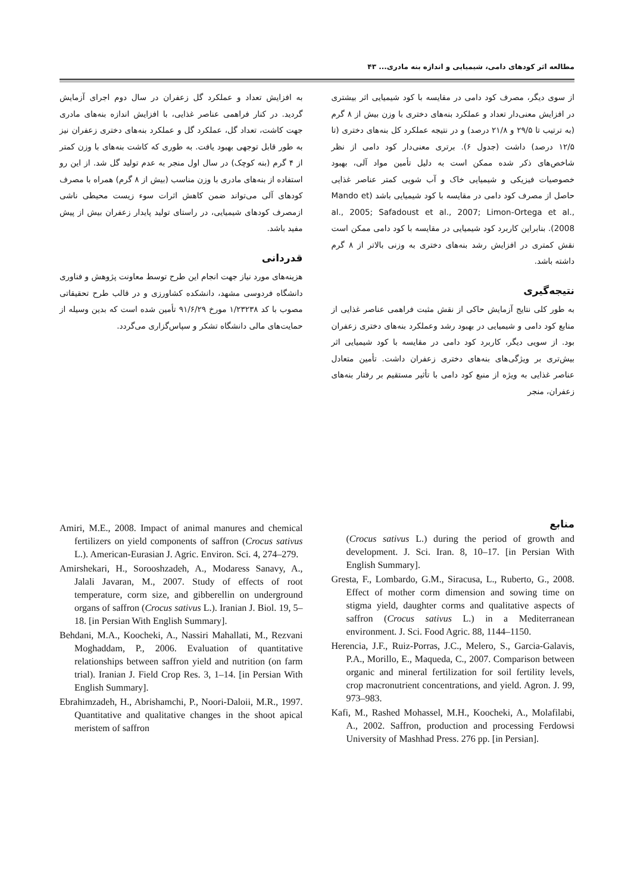مطالعه اثر کودهای دامی، شیمیایی و اندازه بنه مادری... ۴۳
از سوی دیگر، مصرف کود دامی در مقایسه با کود شیمیایی اثر بیشتری در افزایش معنی‌دار تعداد و عملکرد بنه‌های دختری با وزن بیش از ۸ گرم (به ترتیب تا ۲۹/۵ و ۲۱/۸ درصد) و در نتیجه عملکرد کل بنه‌های دختری (تا ۱۲/۵ درصد) داشت (جدول ۶). برتری معنی‌دار کود دامی از نظر شاخص‌های ذکر شده ممکن است به دلیل تأمین مواد آلی، بهبود خصوصیات فیزیکی و شیمیایی خاک و آب شویی کمتر عناصر غذایی حاصل از مصرف کود دامی در مقایسه با کود شیمیایی باشد (Mando et al., 2005; Safadoust et al., 2007; Limon-Ortega et al., 2008). بنابراین کاربرد کود شیمیایی در مقایسه با کود دامی ممکن است نقش کمتری در افزایش رشد بنه‌های دختری به وزنی بالاتر از ۸ گرم داشته باشد.
نتیجه‌گیری
به طور کلی نتایج آزمایش حاکی از نقش مثبت فراهمی عناصر غذایی از منابع کود دامی و شیمیایی در بهبود رشد وعملکرد بنه‌های دختری زعفران بود. از سویی دیگر، کاربرد کود دامی در مقایسه با کود شیمیایی اثر بیش‌تری بر ویژگی‌های بنه‌های دختری زعفران داشت. تأمین متعادل عناصر غذایی به ویژه از منبع کود دامی با تأثیر مستقیم بر رفتار بنه‌های زعفران، منجر
به افزایش تعداد و عملکرد گل زعفران در سال دوم اجرای آزمایش گردید. در کنار فراهمی عناصر غذایی، با افزایش اندازه بنه‌های مادری جهت کاشت، تعداد گل، عملکرد گل و عملکرد بنه‌های دختری زعفران نیز به طور قابل توجهی بهبود یافت. به طوری که کاشت بنه‌های با وزن کمتر از ۴ گرم (بنه کوچک) در سال اول منجر به عدم تولید گل شد. از این رو استفاده از بنه‌های مادری با وزن مناسب (بیش از ۸ گرم) همراه با مصرف کودهای آلی می‌تواند ضمن کاهش اثرات سوء زیست محیطی ناشی ازمصرف کودهای شیمیایی، در راستای تولید پایدار زعفران بیش از پیش مفید باشد.
قدردانی
هزینه‌های مورد نیاز جهت انجام این طرح توسط معاونت پژوهش و فناوری دانشگاه فردوسی مشهد، دانشکده کشاورزی و در قالب طرح تحقیقاتی مصوب با کد ۱/۲۳۲۳۸ مورخ ۹۱/۶/۲۹ تأمین شده است که بدین وسیله از حمایت‌های مالی دانشگاه تشکر و سپاس‌گزاری می‌گردد.
منابع
(Crocus sativus L.) during the period of growth and development. J. Sci. Iran. 8, 10–17. [in Persian With English Summary].
Gresta, F., Lombardo, G.M., Siracusa, L., Ruberto, G., 2008. Effect of mother corm dimension and sowing time on stigma yield, daughter corms and qualitative aspects of saffron (Crocus sativus L.) in a Mediterranean environment. J. Sci. Food Agric. 88, 1144–1150.
Herencia, J.F., Ruiz-Porras, J.C., Melero, S., Garcia-Galavis, P.A., Morillo, E., Maqueda, C., 2007. Comparison between organic and mineral fertilization for soil fertility levels, crop macronutrient concentrations, and yield. Agron. J. 99, 973–983.
Kafi, M., Rashed Mohassel, M.H., Koocheki, A., Molafilabi, A., 2002. Saffron, production and processing Ferdowsi University of Mashhad Press. 276 pp. [in Persian].
Amiri, M.E., 2008. Impact of animal manures and chemical fertilizers on yield components of saffron (Crocus sativus L.). American-Eurasian J. Agric. Environ. Sci. 4, 274–279.
Amirshekari, H., Sorooshzadeh, A., Modaress Sanavy, A., Jalali Javaran, M., 2007. Study of effects of root temperature, corm size, and gibberellin on underground organs of saffron (Crocus sativus L.). Iranian J. Biol. 19, 5–18. [in Persian With English Summary].
Behdani, M.A., Koocheki, A., Nassiri Mahallati, M., Rezvani Moghaddam, P., 2006. Evaluation of quantitative relationships between saffron yield and nutrition (on farm trial). Iranian J. Field Crop Res. 3, 1–14. [in Persian With English Summary].
Ebrahimzadeh, H., Abrishamchi, P., Noori-Daloii, M.R., 1997. Quantitative and qualitative changes in the shoot apical meristem of saffron